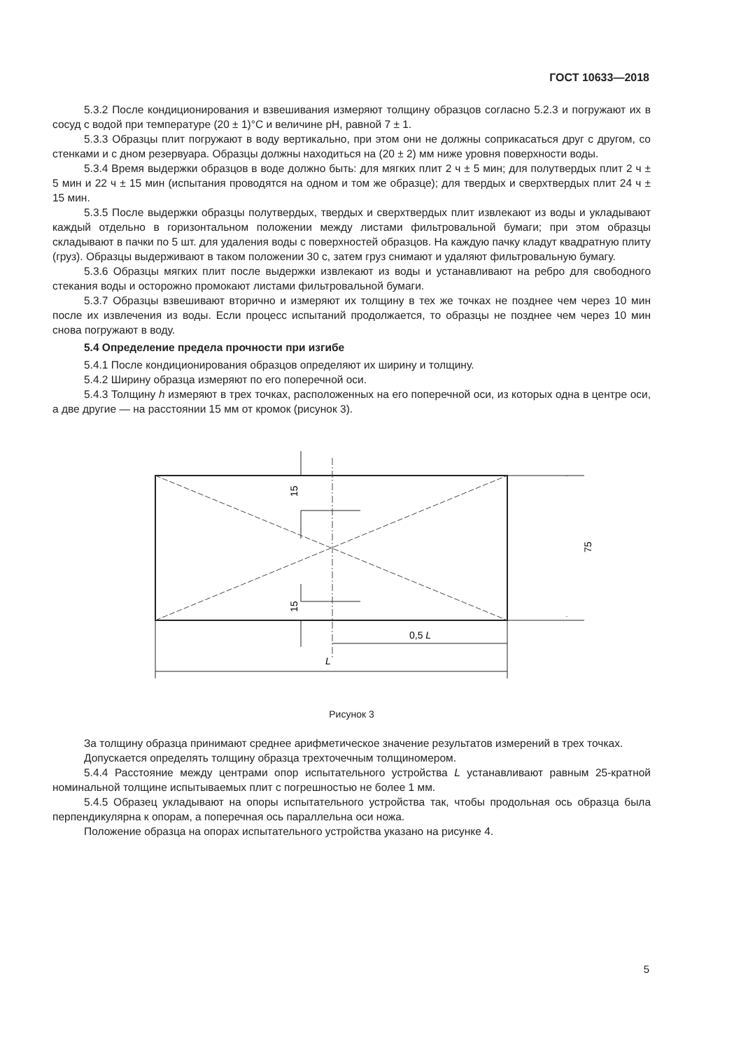ГОСТ 10633—2018
5.3.2 После кондиционирования и взвешивания измеряют толщину образцов согласно 5.2.3 и погружают их в сосуд с водой при температуре (20 ± 1)°С и величине pH, равной 7 ± 1.
5.3.3 Образцы плит погружают в воду вертикально, при этом они не должны соприкасаться друг с другом, со стенками и с дном резервуара. Образцы должны находиться на (20 ± 2) мм ниже уровня поверхности воды.
5.3.4 Время выдержки образцов в воде должно быть: для мягких плит 2 ч ± 5 мин; для полутвердых плит 2 ч ± 5 мин и 22 ч ± 15 мин (испытания проводятся на одном и том же образце); для твердых и сверхтвердых плит 24 ч ± 15 мин.
5.3.5 После выдержки образцы полутвердых, твердых и сверхтвердых плит извлекают из воды и укладывают каждый отдельно в горизонтальном положении между листами фильтровальной бумаги; при этом образцы складывают в пачки по 5 шт. для удаления воды с поверхностей образцов. На каждую пачку кладут квадратную плиту (груз). Образцы выдерживают в таком положении 30 с, затем груз снимают и удаляют фильтровальную бумагу.
5.3.6 Образцы мягких плит после выдержки извлекают из воды и устанавливают на ребро для свободного стекания воды и осторожно промокают листами фильтровальной бумаги.
5.3.7 Образцы взвешивают вторично и измеряют их толщину в тех же точках не позднее чем через 10 мин после их извлечения из воды. Если процесс испытаний продолжается, то образцы не позднее чем через 10 мин снова погружают в воду.
5.4 Определение предела прочности при изгибе
5.4.1 После кондиционирования образцов определяют их ширину и толщину.
5.4.2 Ширину образца измеряют по его поперечной оси.
5.4.3 Толщину h измеряют в трех точках, расположенных на его поперечной оси, из которых одна в центре оси, а две другие — на расстоянии 15 мм от кромок (рисунок 3).
15
15
75
0,5 L
L
Рисунок 3
За толщину образца принимают среднее арифметическое значение результатов измерений в трех точках.
Допускается определять толщину образца трехточечным толщиномером.
5.4.4 Расстояние между центрами опор испытательного устройства L устанавливают равным 25-кратной номинальной толщине испытываемых плит с погрешностью не более 1 мм.
5.4.5 Образец укладывают на опоры испытательного устройства так, чтобы продольная ось образца была перпендикулярна к опорам, а поперечная ось параллельна оси ножа.
Положение образца на опорах испытательного устройства указано на рисунке 4.
5